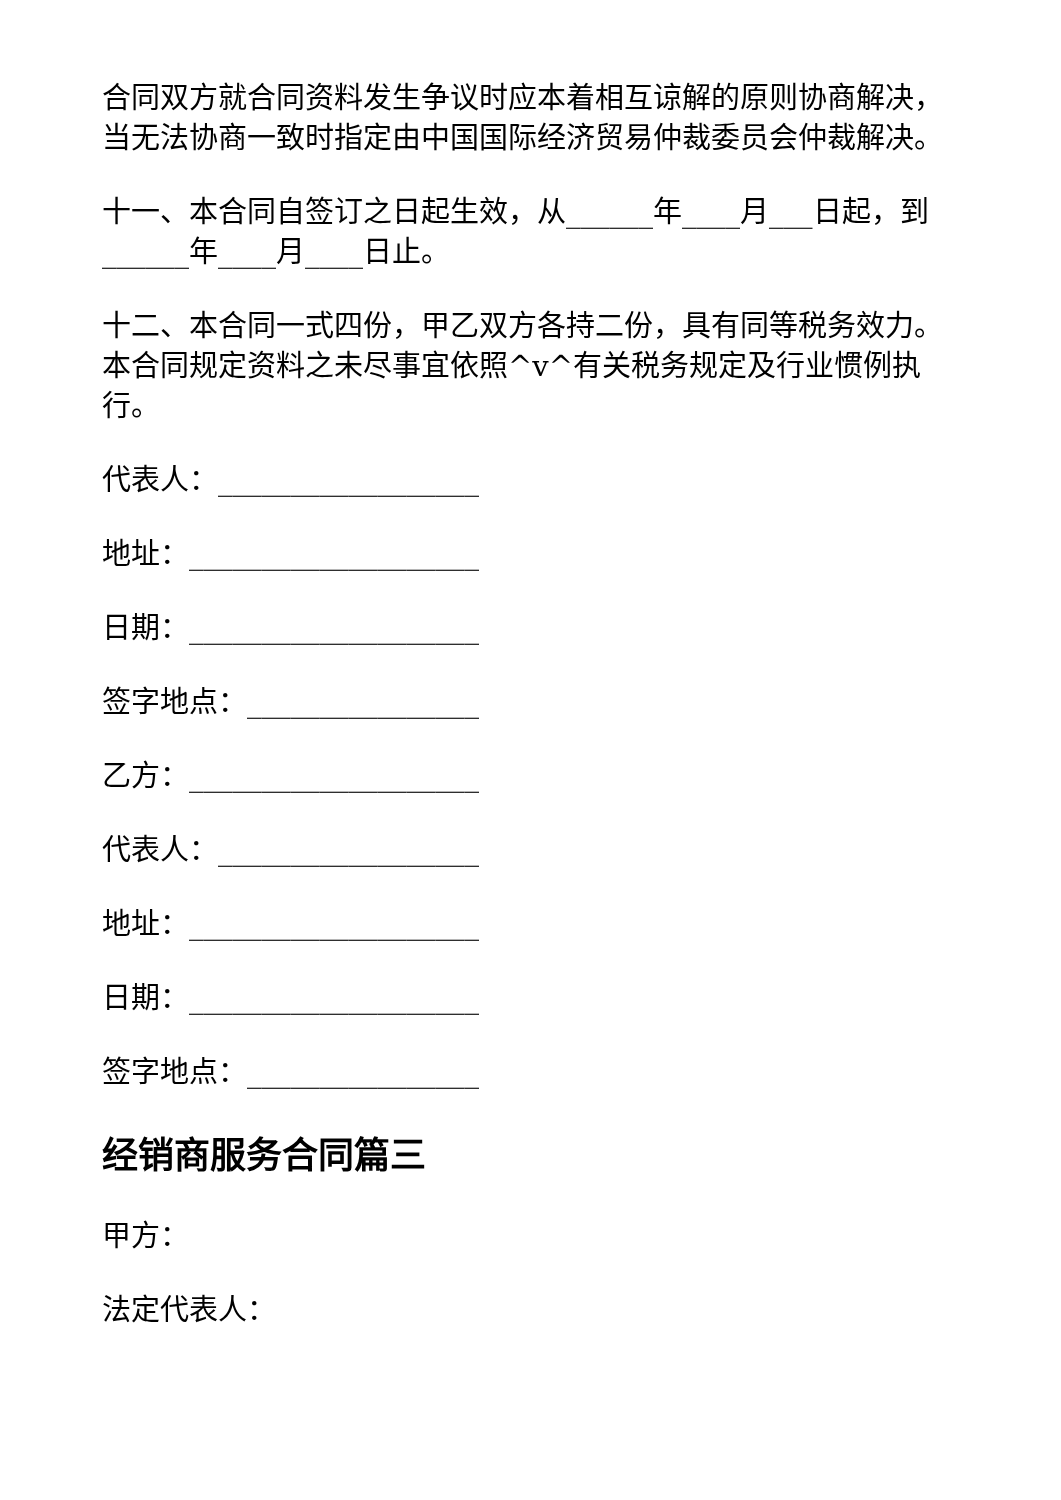合同双方就合同资料发生争议时应本着相互谅解的原则协商解决，当无法协商一致时指定由中国国际经济贸易仲裁委员会仲裁解决。
十一、本合同自签订之日起生效，从______年____月___日起，到______年____月____日止。
十二、本合同一式四份，甲乙双方各持二份，具有同等税务效力。本合同规定资料之未尽事宜依照^v^有关税务规定及行业惯例执行。
代表人：__________________
地址：____________________
日期：____________________
签字地点：________________
乙方：____________________
代表人：__________________
地址：____________________
日期：____________________
签字地点：________________
经销商服务合同篇三
甲方：
法定代表人：